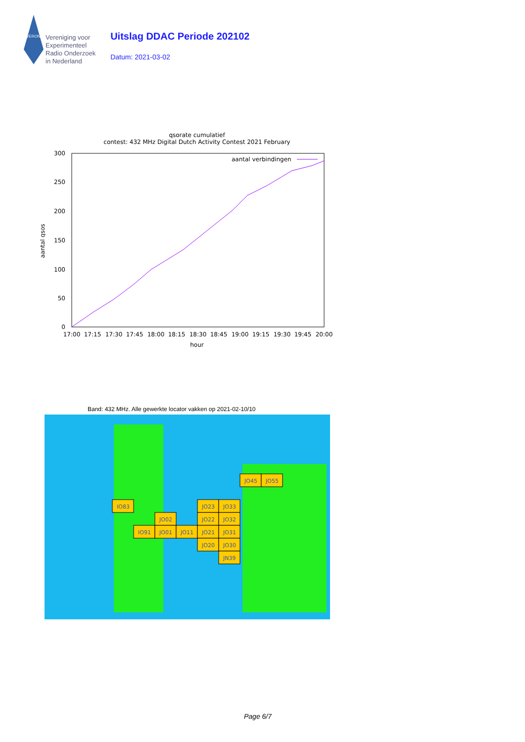VERON
Vereniging voor
Experimenteel
Radio Onderzoek
in Nederland
Uitslag DDAC Periode 202102
Datum: 2021-03-02
qsorate cumulatief
contest: 432 MHz Digital Dutch Activity Contest 2021 February
300
250
200
150
100
50
0
17:00
17:15
17:30
17:45
18:00
18:15
18:30
18:45
19:00
19:15
19:30
19:45
20:00
hour
aantal qsos
aantal verbindingen
Band: 432 MHz. Alle gewerkte locator vakken op 2021-02-10/10
IO83
JO45
JO55
JO23
JO33
JO02
JO22
JO32
IO91
JO01
JO11
JO21
JO31
JO20
JO30
JN39
Page 6/7